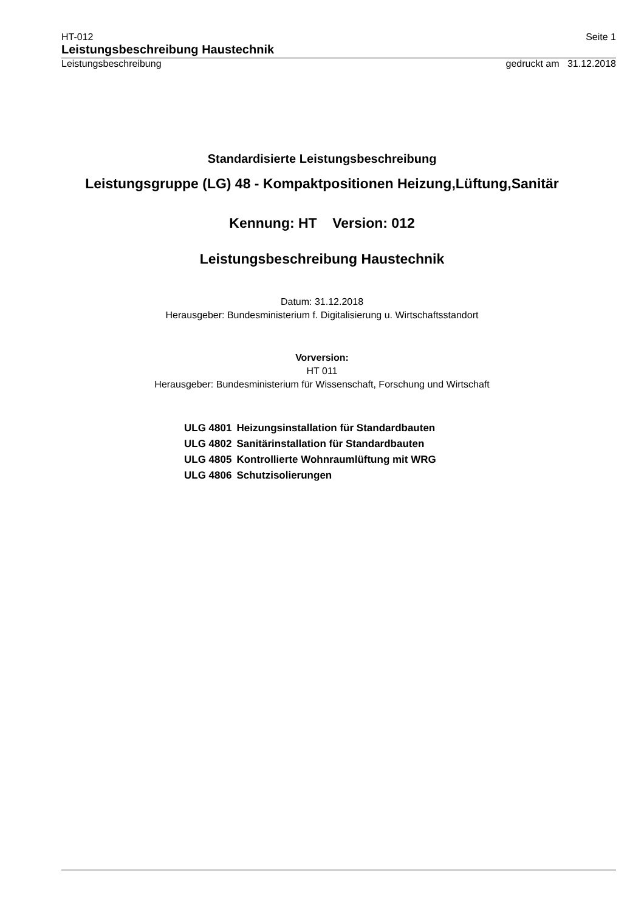HT-012 Seite 1
Leistungsbeschreibung Haustechnik
Leistungsbeschreibung gedruckt am 31.12.2018
Standardisierte Leistungsbeschreibung
Leistungsgruppe (LG) 48 - Kompaktpositionen Heizung,Lüftung,Sanitär
Kennung: HT Version: 012
Leistungsbeschreibung Haustechnik
Datum: 31.12.2018
Herausgeber: Bundesministerium f. Digitalisierung u. Wirtschaftsstandort
Vorversion:
HT 011
Herausgeber: Bundesministerium für Wissenschaft, Forschung und Wirtschaft
| ULG 4801 | Heizungsinstallation für Standardbauten |
| ULG 4802 | Sanitärinstallation für Standardbauten |
| ULG 4805 | Kontrollierte Wohnraumlüftung mit WRG |
| ULG 4806 | Schutzisolierungen |